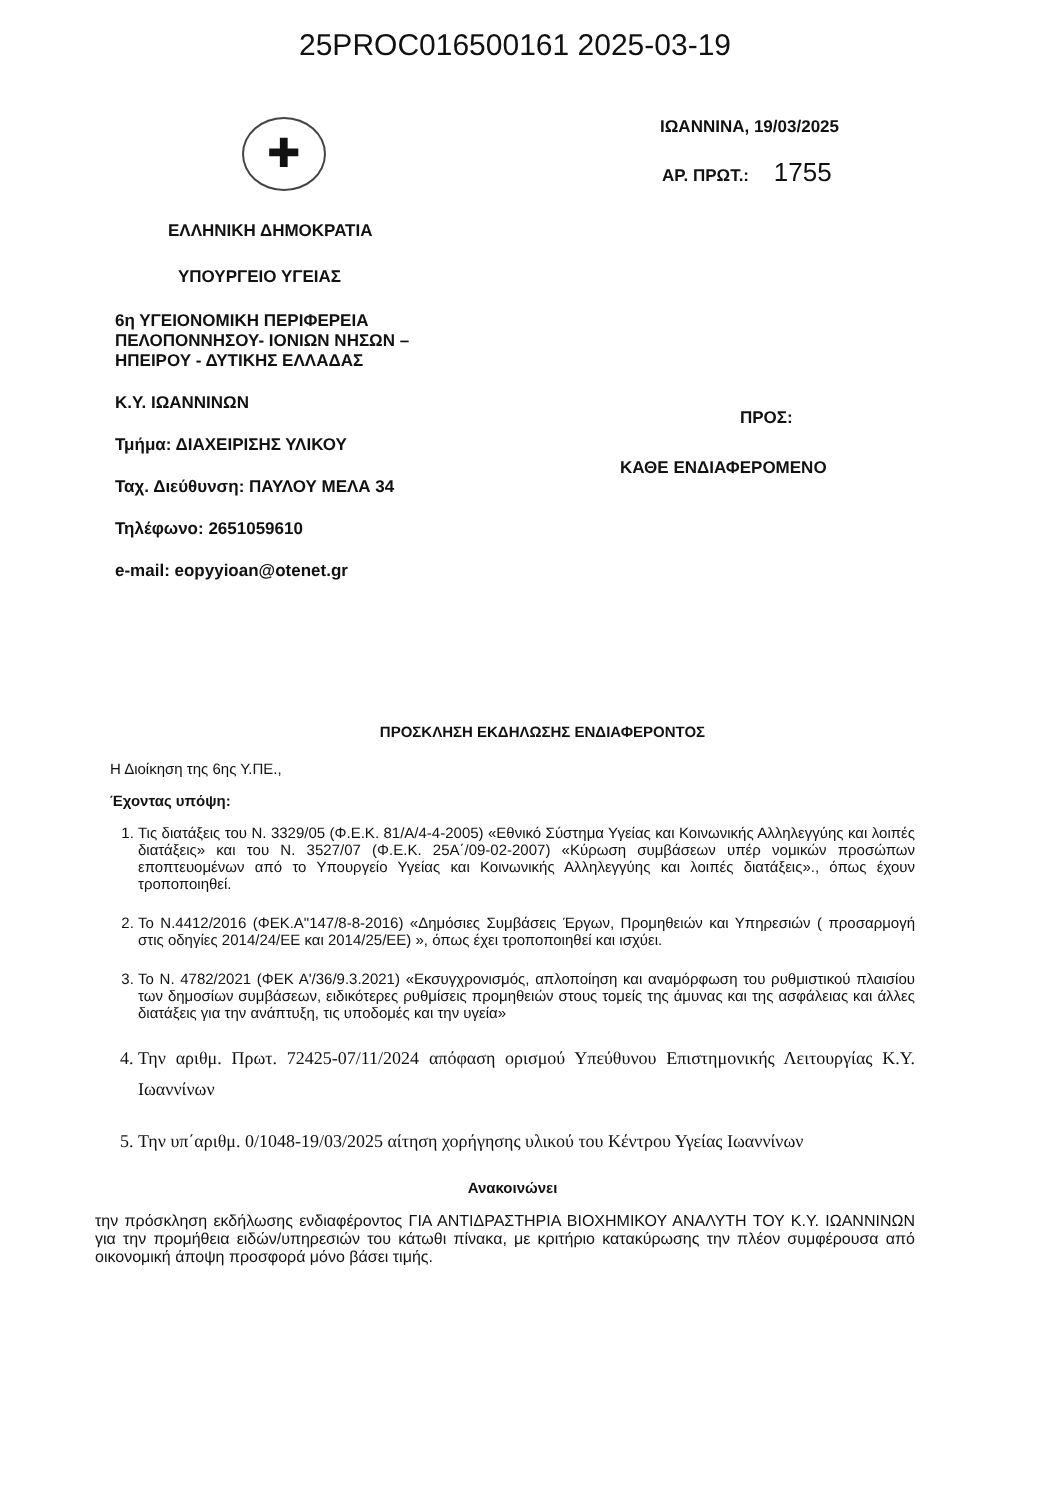25PROC016500161 2025-03-19
✚
ΕΛΛΗΝΙΚΗ ΔΗΜΟΚΡΑΤΙΑ
ΥΠΟΥΡΓΕΙΟ ΥΓΕΙΑΣ
6η ΥΓΕΙΟΝΟΜΙΚΗ ΠΕΡΙΦΕΡΕΙΑ
ΠΕΛΟΠΟΝΝΗΣΟΥ- ΙΟΝΙΩΝ ΝΗΣΩΝ –
ΗΠΕΙΡΟΥ - ΔΥΤΙΚΗΣ ΕΛΛΑΔΑΣ
Κ.Υ. ΙΩΑΝΝΙΝΩΝ
Τμήμα: ΔΙΑΧΕΙΡΙΣΗΣ ΥΛΙΚΟΥ
Ταχ. Διεύθυνση: ΠΑΥΛΟΥ ΜΕΛΑ 34
Τηλέφωνο: 2651059610
e-mail: eopyyioan@otenet.gr
ΙΩΑΝΝΙΝΑ, 19/03/2025
ΑΡ. ΠΡΩΤ.: 1755
ΠΡΟΣ:
ΚΑΘΕ ΕΝΔΙΑΦΕΡΟΜΕΝΟ
ΠΡΟΣΚΛΗΣΗ ΕΚΔΗΛΩΣΗΣ ΕΝΔΙΑΦΕΡΟΝΤΟΣ
Η Διοίκηση της 6ης Υ.ΠΕ.,
Έχοντας υπόψη:
1. Τις διατάξεις του Ν. 3329/05 (Φ.Ε.Κ. 81/Α/4-4-2005) «Εθνικό Σύστημα Υγείας και Κοινωνικής Αλληλεγγύης και λοιπές διατάξεις» και του Ν. 3527/07 (Φ.Ε.Κ. 25Α΄/09-02-2007) «Κύρωση συμβάσεων υπέρ νομικών προσώπων εποπτευομένων από το Υπουργείο Υγείας και Κοινωνικής Αλληλεγγύης και λοιπές διατάξεις»., όπως έχουν τροποποιηθεί.
2. Το Ν.4412/2016 (ΦΕΚ.Α"147/8-8-2016) «Δημόσιες Συμβάσεις Έργων, Προμηθειών και Υπηρεσιών ( προσαρμογή στις οδηγίες 2014/24/ΕΕ και 2014/25/ΕΕ) », όπως έχει τροποποιηθεί και ισχύει.
3. Το Ν. 4782/2021 (ΦΕΚ Α'/36/9.3.2021) «Εκσυγχρονισμός, απλοποίηση και αναμόρφωση του ρυθμιστικού πλαισίου των δημοσίων συμβάσεων, ειδικότερες ρυθμίσεις προμηθειών στους τομείς της άμυνας και της ασφάλειας και άλλες διατάξεις για την ανάπτυξη, τις υποδομές και την υγεία»
4. Την αριθμ. Πρωτ. 72425-07/11/2024 απόφαση ορισμού Υπεύθυνου Επιστημονικής Λειτουργίας Κ.Υ. Ιωαννίνων
5. Την υπ΄αριθμ. 0/1048-19/03/2025 αίτηση χορήγησης υλικού του Κέντρου Υγείας Ιωαννίνων
Ανακοινώνει
την πρόσκληση εκδήλωσης ενδιαφέροντος ΓΙΑ ΑΝΤΙΔΡΑΣΤΗΡΙΑ ΒΙΟΧΗΜΙΚΟΥ ΑΝΑΛΥΤΗ ΤΟΥ Κ.Υ. ΙΩΑΝΝΙΝΩΝ για την προμήθεια ειδών/υπηρεσιών του κάτωθι πίνακα, με κριτήριο κατακύρωσης την πλέον συμφέρουσα από οικονομική άποψη προσφορά μόνο βάσει τιμής.